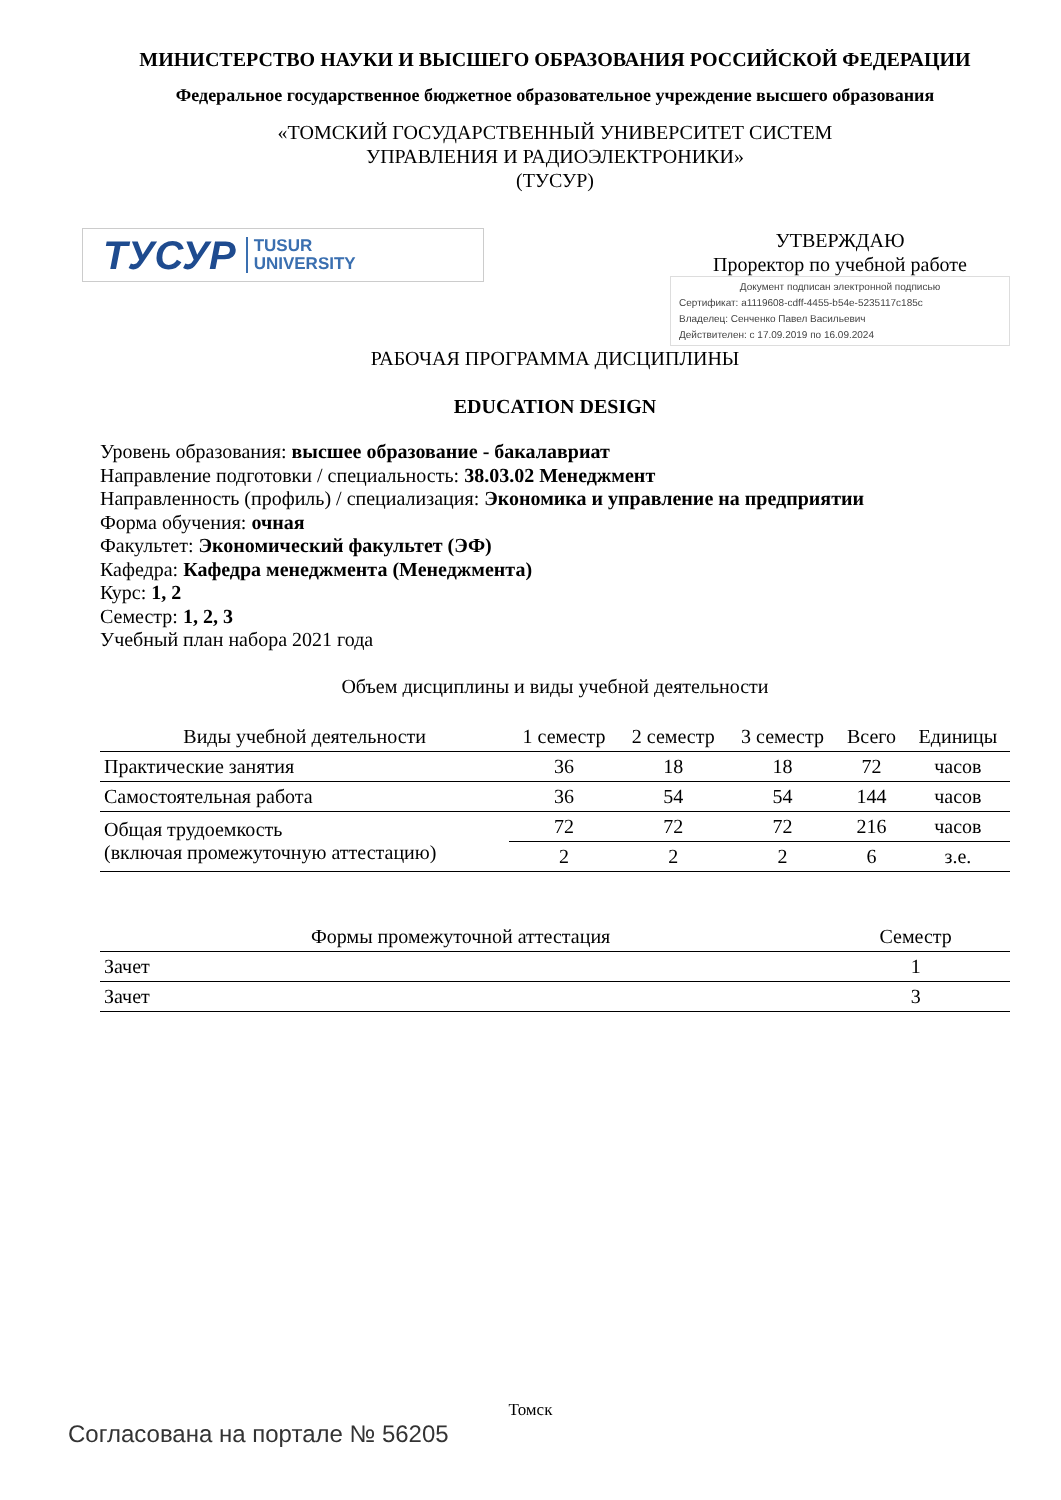МИНИСТЕРСТВО НАУКИ И ВЫСШЕГО ОБРАЗОВАНИЯ РОССИЙСКОЙ ФЕДЕРАЦИИ
Федеральное государственное бюджетное образовательное учреждение высшего образования
«ТОМСКИЙ ГОСУДАРСТВЕННЫЙ УНИВЕРСИТЕТ СИСТЕМ
УПРАВЛЕНИЯ И РАДИОЭЛЕКТРОНИКИ»
(ТУСУР)
ТУСУР TUSUR
UNIVERSITY
УТВЕРЖДАЮ
Проректор по учебной работе
Документ подписан электронной подписью
Сертификат: a1119608-cdff-4455-b54e-5235117c185c
Владелец: Сенченко Павел Васильевич
Действителен: с 17.09.2019 по 16.09.2024
РАБОЧАЯ ПРОГРАММА ДИСЦИПЛИНЫ
EDUCATION DESIGN
Уровень образования: высшее образование - бакалавриат
Направление подготовки / специальность: 38.03.02 Менеджмент
Направленность (профиль) / специализация: Экономика и управление на предприятии
Форма обучения: очная
Факультет: Экономический факультет (ЭФ)
Кафедра: Кафедра менеджмента (Менеджмента)
Курс: 1, 2
Семестр: 1, 2, 3
Учебный план набора 2021 года
Объем дисциплины и виды учебной деятельности
| Виды учебной деятельности | 1 семестр | 2 семестр | 3 семестр | Всего | Единицы |
| --- | --- | --- | --- | --- | --- |
| Практические занятия | 36 | 18 | 18 | 72 | часов |
| Самостоятельная работа | 36 | 54 | 54 | 144 | часов |
| Общая трудоемкость (включая промежуточную аттестацию) | 72 | 72 | 72 | 216 | часов |
| | 2 | 2 | 2 | 6 | з.е. |
| Формы промежуточной аттестация | Семестр |
| --- | --- |
| Зачет | 1 |
| Зачет | 3 |
Томск
Согласована на портале № 56205